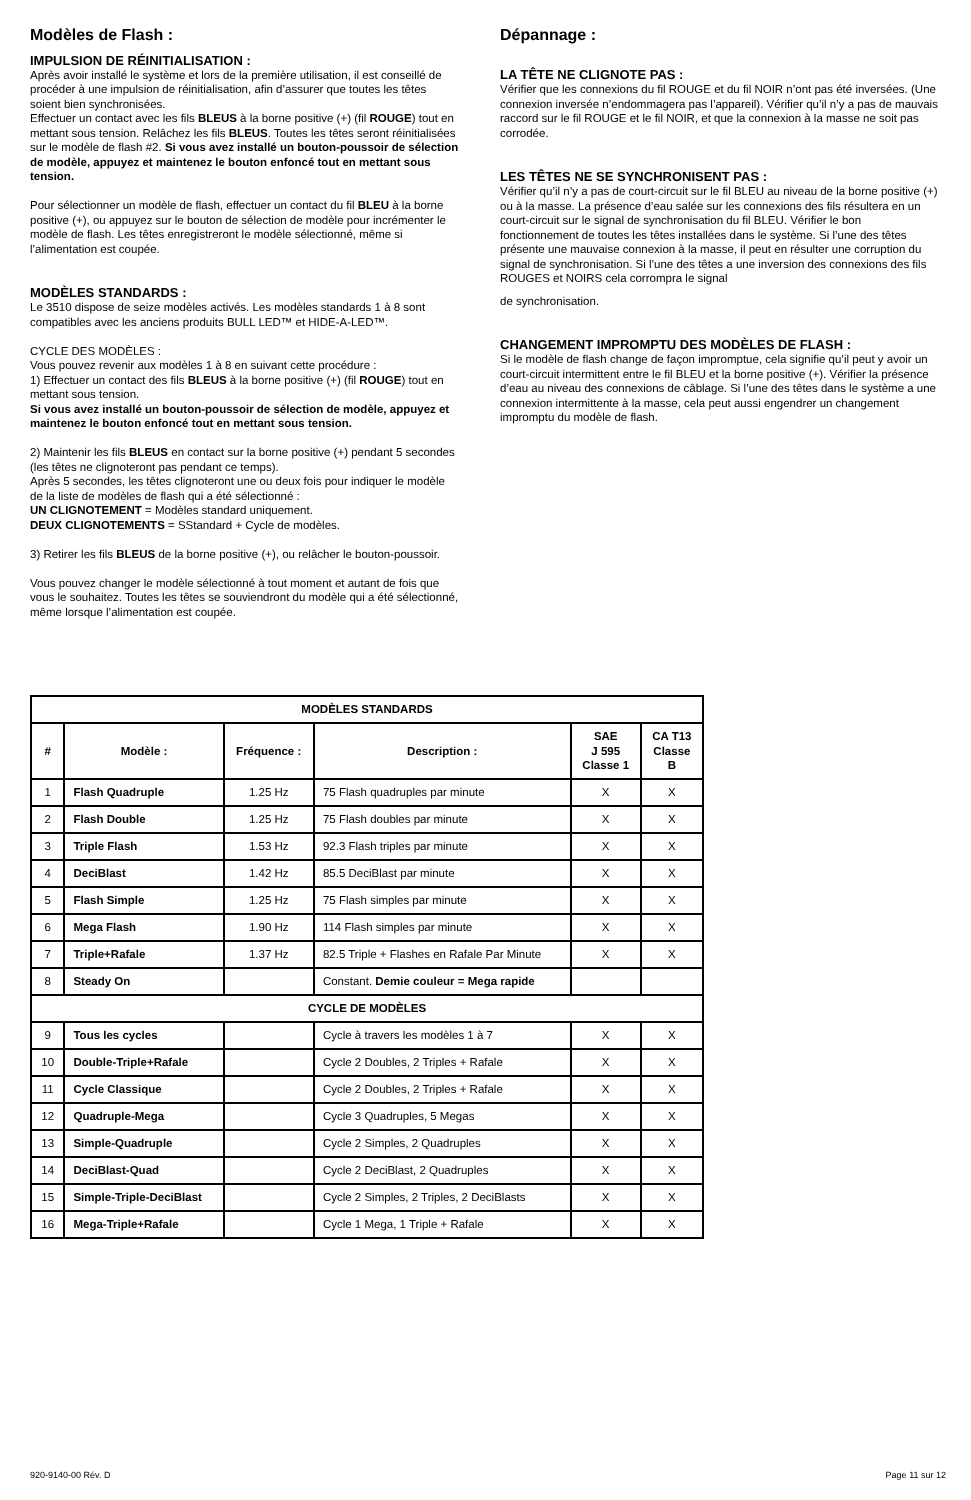Modèles de Flash :
IMPULSION DE RÉINITIALISATION :
Après avoir installé le système et lors de la première utilisation, il est conseillé de procéder à une impulsion de réinitialisation, afin d’assurer que toutes les têtes soient bien synchronisées.
Effectuer un contact avec les fils BLEUS à la borne positive (+) (fil ROUGE) tout en mettant sous tension. Relâchez les fils BLEUS. Toutes les têtes seront réinitialisées sur le modèle de flash #2. Si vous avez installé un bouton-poussoir de sélection de modèle, appuyez et maintenez le bouton enfoncé tout en mettant sous tension.
Pour sélectionner un modèle de flash, effectuer un contact du fil BLEU à la borne positive (+), ou appuyez sur le bouton de sélection de modèle pour incrémenter le modèle de flash. Les têtes enregistreront le modèle sélectionné, même si l’alimentation est coupée.
MODÈLES STANDARDS :
Le 3510 dispose de seize modèles activés. Les modèles standards 1 à 8 sont compatibles avec les anciens produits BULL LED™ et HIDE-A-LED™.
CYCLE DES MODÈLES :
Vous pouvez revenir aux modèles 1 à 8 en suivant cette procédure :
1) Effectuer un contact des fils BLEUS à la borne positive (+) (fil ROUGE) tout en mettant sous tension.
Si vous avez installé un bouton-poussoir de sélection de modèle, appuyez et maintenez le bouton enfoncé tout en mettant sous tension.
2) Maintenir les fils BLEUS en contact sur la borne positive (+) pendant 5 secondes (les têtes ne clignoteront pas pendant ce temps).
Après 5 secondes, les têtes clignoteront une ou deux fois pour indiquer le modèle de la liste de modèles de flash qui a été sélectionné :
UN CLIGNOTEMENT = Modèles standard uniquement.
DEUX CLIGNOTEMENTS = SStandard + Cycle de modèles.
3) Retirer les fils BLEUS de la borne positive (+), ou relâcher le bouton-poussoir.
Vous pouvez changer le modèle sélectionné à tout moment et autant de fois que vous le souhaitez. Toutes les têtes se souviendront du modèle qui a été sélectionné, même lorsque l’alimentation est coupée.
Dépannage :
LA TÊTE NE CLIGNOTE PAS :
Vérifier que les connexions du fil ROUGE et du fil NOIR n’ont pas été inversées. (Une connexion inversée n’endommagera pas l’appareil). Vérifier qu’il n’y a pas de mauvais raccord sur le fil ROUGE et le fil NOIR, et que la connexion à la masse ne soit pas corrodée.
LES TÊTES NE SE SYNCHRONISENT PAS :
Vérifier qu’il n’y a pas de court-circuit sur le fil BLEU au niveau de la borne positive (+) ou à la masse. La présence d’eau salée sur les connexions des fils résultera en un court-circuit sur le signal de synchronisation du fil BLEU. Vérifier le bon fonctionnement de toutes les têtes installées dans le système. Si l’une des têtes présente une mauvaise connexion à la masse, il peut en résulter une corruption du signal de synchronisation. Si l’une des têtes a une inversion des connexions des fils ROUGES et NOIRS cela corrompra le signal
de synchronisation.
CHANGEMENT IMPROMPTU DES MODÈLES DE FLASH :
Si le modèle de flash change de façon impromptue, cela signifie qu’il peut y avoir un court-circuit intermittent entre le fil BLEU et la borne positive (+). Vérifier la présence d’eau au niveau des connexions de câblage. Si l’une des têtes dans le système a une connexion intermittente à la masse, cela peut aussi engendrer un changement impromptu du modèle de flash.
| MODÈLES STANDARDS | | | | | |
| --- | --- | --- | --- | --- | --- |
| # | Modèle : | Fréquence : | Description : | SAE J 595 Classe 1 | CA T13 Classe B |
| 1 | Flash Quadruple | 1.25 Hz | 75 Flash quadruples par minute | X | X |
| 2 | Flash Double | 1.25 Hz | 75 Flash doubles par minute | X | X |
| 3 | Triple Flash | 1.53 Hz | 92.3 Flash triples par minute | X | X |
| 4 | DeciBlast | 1.42 Hz | 85.5 DeciBlast par minute | X | X |
| 5 | Flash Simple | 1.25 Hz | 75 Flash simples par minute | X | X |
| 6 | Mega Flash | 1.90 Hz | 114 Flash simples par minute | X | X |
| 7 | Triple+Rafale | 1.37 Hz | 82.5 Triple + Flashes en Rafale Par Minute | X | X |
| 8 | Steady On | | Constant. Demie couleur = Mega rapide | | |
| CYCLE DE MODÈLES | | | | | |
| 9 | Tous les cycles | | Cycle à travers les modèles 1 à 7 | X | X |
| 10 | Double-Triple+Rafale | | Cycle 2 Doubles, 2 Triples + Rafale | X | X |
| 11 | Cycle Classique | | Cycle 2 Doubles, 2 Triples + Rafale | X | X |
| 12 | Quadruple-Mega | | Cycle 3 Quadruples, 5 Megas | X | X |
| 13 | Simple-Quadruple | | Cycle 2 Simples, 2 Quadruples | X | X |
| 14 | DeciBlast-Quad | | Cycle 2 DeciBlast, 2 Quadruples | X | X |
| 15 | Simple-Triple-DeciBlast | | Cycle 2 Simples, 2 Triples, 2 DeciBlasts | X | X |
| 16 | Mega-Triple+Rafale | | Cycle 1 Mega, 1 Triple + Rafale | X | X |
920-9140-00 Rév. D Page 11 sur 12